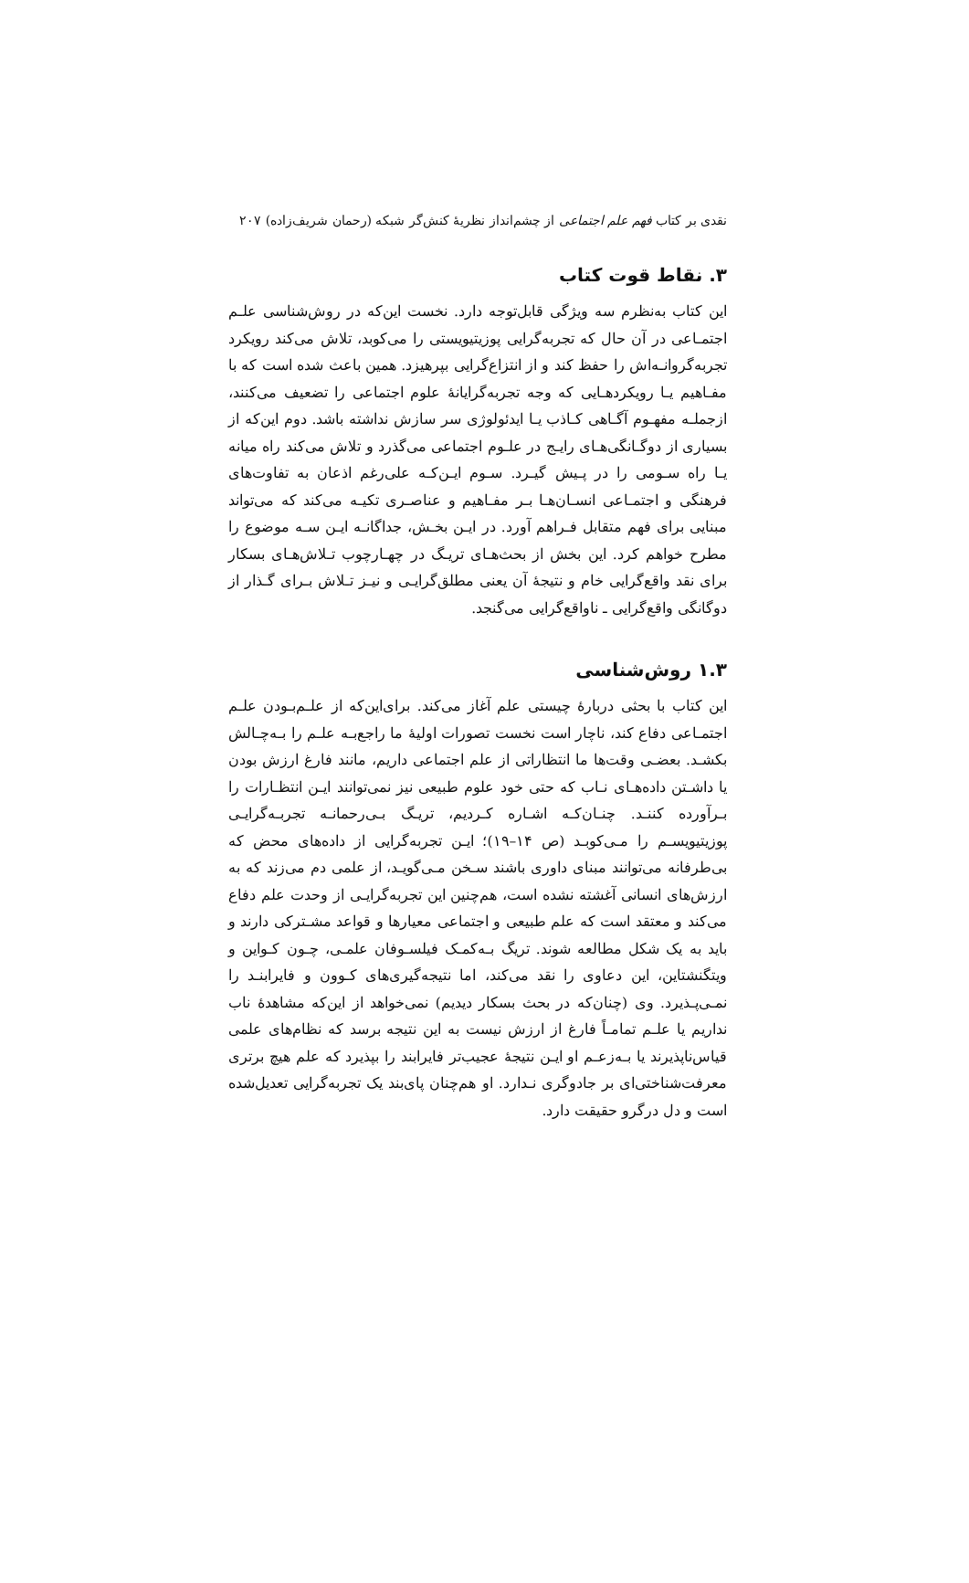نقدی بر کتاب فهم علم اجتماعی از چشم‌انداز نظریهٔ کنش‌گر شبکه (رحمان شریف‌زاده) ۲۰۷
۳. نقاط قوت کتاب
این کتاب به‌نظرم سه ویژگی قابل‌توجه دارد. نخست این‌که در روش‌شناسی علـم اجتمـاعی در آن حال که تجربه‌گرایی پوزیتیویستی را می‌کوبد، تلاش می‌کند رویکرد تجربه‌گروانـه‌اش را حفظ کند و از انتزاع‌گرایی بپرهیزد. همین باعث شده است که با مفـاهیم یـا رویکردهـایی که وجه تجربه‌گرایانهٔ علوم اجتماعی را تضعیف می‌کنند، ازجملـه مفهـوم آگـاهی کـاذب یـا ایدئولوژی سر سازش نداشته باشد. دوم این‌که از بسیاری از دوگـانگی‌هـای رایـج در علـوم اجتماعی می‌گذرد و تلاش می‌کند راه میانه یـا راه سـومی را در پـیش گیـرد. سـوم ایـن‌کـه علی‌رغم اذعان به تفاوت‌های فرهنگی و اجتمـاعی انسـان‌هـا بـر مفـاهیم و عناصـری تکیـه می‌کند که می‌تواند مبنایی برای فهم متقابل فـراهم آورد. در ایـن بخـش، جداگانـه ایـن سـه موضوع را مطرح خواهم کرد. این بخش از بحث‌هـای تریـگ در چهـارچوب تـلاش‌هـای بسکار برای نقد واقع‌گرایی خام و نتیجهٔ آن یعنی مطلق‌گرایـی و نیـز تـلاش بـرای گـذار از دوگانگی واقع‌گرایی ـ ناواقع‌گرایی می‌گنجد.
۱.۳ روش‌شناسی
این کتاب با بحثی دربارهٔ چیستی علم آغاز می‌کند. برای‌این‌که از علـم‌بـودن علـم اجتمـاعی دفاع کند، ناچار است نخست تصورات اولیهٔ ما راجع‌بـه علـم را بـه‌چـالش بکشـد. بعضـی وقت‌ها ما انتظاراتی از علم اجتماعی داریم، مانند فارغ ارزش بودن یا داشـتن داده‌هـای نـاب که حتی خود علوم طبیعی نیز نمی‌توانند ایـن انتظـارات را بـرآورده کننـد. چنـان‌کـه اشـاره کـردیم، تریـگ بـی‌رحمانـه تجربـه‌گرایـی پوزیتیویسـم را مـی‌کوبـد (ص ۱۴–۱۹)؛ ایـن تجربه‌گرایی از داده‌های محض که بی‌طرفانه می‌توانند مبنای داوری باشند سـخن مـی‌گویـد، از علمی دم می‌زند که به ارزش‌های انسانی آغشته نشده است، هم‌چنین این تجربه‌گرایـی از وحدت علم دفاع می‌کند و معتقد است که علم طبیعی و اجتماعی معیارها و قواعد مشـترکی دارند و باید به یک شکل مطالعه شوند. تریگ بـه‌کمـک فیلسـوفان علمـی، چـون کـواین و ویتگنشتاین، این دعاوی را نقد می‌کند، اما نتیجه‌گیری‌های کـوون و فایرابنـد را نمـی‌پـذیرد. وی (چنان‌که در بحث بسکار دیدیم) نمی‌خواهد از این‌که مشاهدهٔ ناب نداریم یا علـم تمامـاً فارغ از ارزش نیست به این نتیجه برسد که نظام‌های علمی قیاس‌ناپذیرند یا بـه‌زعـم او ایـن نتیجهٔ عجیب‌تر فایرابند را بپذیرد که علم هیچ برتری معرفت‌شناختی‌ای بر جادوگری نـدارد. او هم‌چنان پای‌بند یک تجربه‌گرایی تعدیل‌شده است و دل درگرو حقیقت دارد.